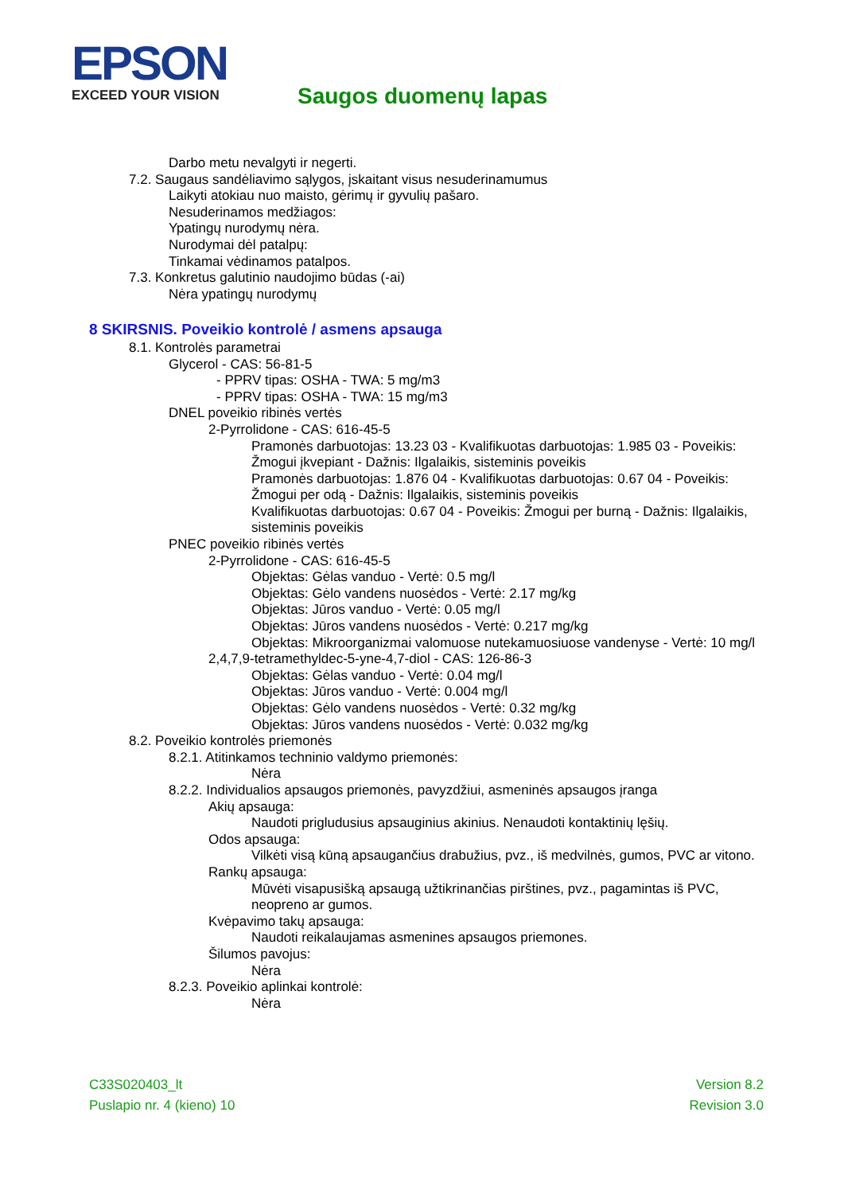EPSON
EXCEED YOUR VISION
Saugos duomenų lapas
Darbo metu nevalgyti ir negerti.
7.2. Saugaus sandėliavimo sąlygos, įskaitant visus nesuderinamumus
Laikyti atokiau nuo maisto, gėrimų ir gyvulių pašaro.
Nesuderinamos medžiagos:
Ypatingų nurodymų nėra.
Nurodymai dėl patalpų:
Tinkamai vėdinamos patalpos.
7.3. Konkretus galutinio naudojimo būdas (-ai)
Nėra ypatingų nurodymų
8 SKIRSNIS. Poveikio kontrolė / asmens apsauga
8.1. Kontrolės parametrai
Glycerol - CAS: 56-81-5
- PPRV tipas: OSHA - TWA: 5 mg/m3
- PPRV tipas: OSHA - TWA: 15 mg/m3
DNEL poveikio ribinės vertės
2-Pyrrolidone - CAS: 616-45-5
Pramonės darbuotojas: 13.23 03 - Kvalifikuotas darbuotojas: 1.985 03 - Poveikis: Žmogui įkvepiant - Dažnis: Ilgalaikis, sisteminis poveikis
Pramonės darbuotojas: 1.876 04 - Kvalifikuotas darbuotojas: 0.67 04 - Poveikis: Žmogui per odą - Dažnis: Ilgalaikis, sisteminis poveikis
Kvalifikuotas darbuotojas: 0.67 04 - Poveikis: Žmogui per burną - Dažnis: Ilgalaikis, sisteminis poveikis
PNEC poveikio ribinės vertės
2-Pyrrolidone - CAS: 616-45-5
Objektas: Gėlas vanduo - Vertė: 0.5 mg/l
Objektas: Gėlo vandens nuosėdos - Vertė: 2.17 mg/kg
Objektas: Jūros vanduo - Vertė: 0.05 mg/l
Objektas: Jūros vandens nuosėdos - Vertė: 0.217 mg/kg
Objektas: Mikroorganizmai valomuose nutekamuosiuose vandenyse - Vertė: 10 mg/l
2,4,7,9-tetramethyldec-5-yne-4,7-diol - CAS: 126-86-3
Objektas: Gėlas vanduo - Vertė: 0.04 mg/l
Objektas: Jūros vanduo - Vertė: 0.004 mg/l
Objektas: Gėlo vandens nuosėdos - Vertė: 0.32 mg/kg
Objektas: Jūros vandens nuosėdos - Vertė: 0.032 mg/kg
8.2. Poveikio kontrolės priemonės
8.2.1. Atitinkamos techninio valdymo priemonės:
Nėra
8.2.2. Individualios apsaugos priemonės, pavyzdžiui, asmeninės apsaugos įranga
Akių apsauga:
Naudoti prigludusius apsauginius akinius. Nenaudoti kontaktinių lęšių.
Odos apsauga:
Vilkėti visą kūną apsaugančius drabužius, pvz., iš medvilnės, gumos, PVC ar vitono.
Rankų apsauga:
Mūvėti visapusišką apsaugą užtikrinančias pirštines, pvz., pagamintas iš PVC, neopreno ar gumos.
Kvėpavimo takų apsauga:
Naudoti reikalaujamas asmenines apsaugos priemones.
Šilumos pavojus:
Nėra
8.2.3. Poveikio aplinkai kontrolė:
Nėra
C33S020403_lt
Puslapio nr. 4 (kieno) 10
Version 8.2
Revision 3.0